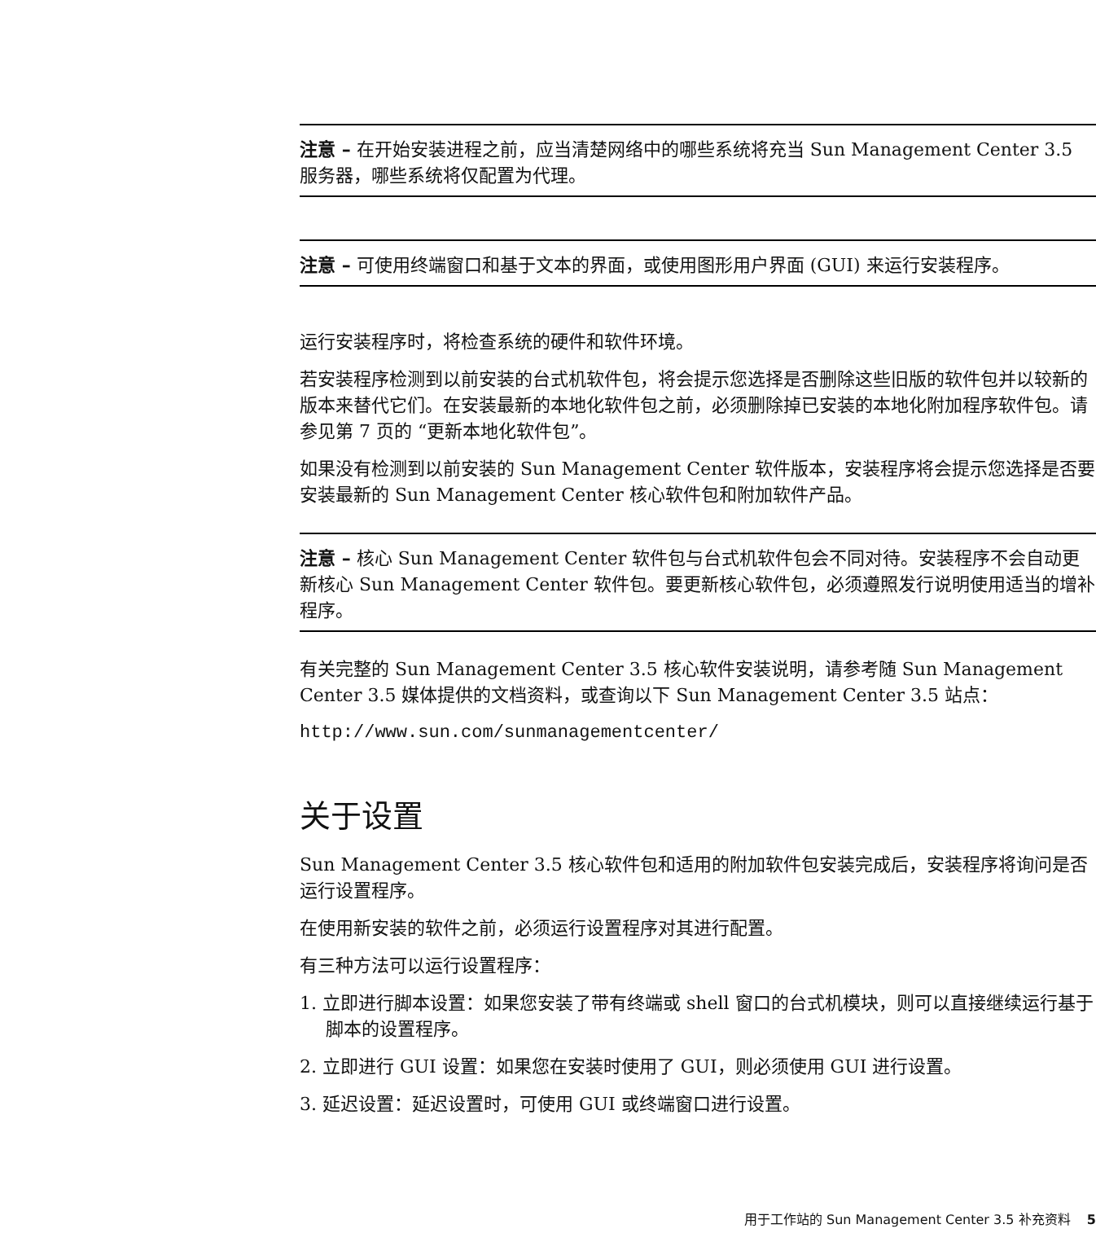注意 – 在开始安装进程之前，应当清楚网络中的哪些系统将充当 Sun Management Center 3.5 服务器，哪些系统将仅配置为代理。
注意 – 可使用终端窗口和基于文本的界面，或使用图形用户界面 (GUI) 来运行安装程序。
运行安装程序时，将检查系统的硬件和软件环境。
若安装程序检测到以前安装的台式机软件包，将会提示您选择是否删除这些旧版的软件包并以较新的版本来替代它们。在安装最新的本地化软件包之前，必须删除掉已安装的本地化附加程序软件包。请参见第 7 页的 “更新本地化软件包”。
如果没有检测到以前安装的 Sun Management Center 软件版本，安装程序将会提示您选择是否要安装最新的 Sun Management Center 核心软件包和附加软件产品。
注意 – 核心 Sun Management Center 软件包与台式机软件包会不同对待。安装程序不会自动更新核心 Sun Management Center 软件包。要更新核心软件包，必须遵照发行说明使用适当的增补程序。
有关完整的 Sun Management Center 3.5 核心软件安装说明，请参考随 Sun Management Center 3.5 媒体提供的文档资料，或查询以下 Sun Management Center 3.5 站点：
http://www.sun.com/sunmanagementcenter/
关于设置
Sun Management Center 3.5 核心软件包和适用的附加软件包安装完成后，安装程序将询问是否运行设置程序。
在使用新安装的软件之前，必须运行设置程序对其进行配置。
有三种方法可以运行设置程序：
1. 立即进行脚本设置：如果您安装了带有终端或 shell 窗口的台式机模块，则可以直接继续运行基于脚本的设置程序。
2. 立即进行 GUI 设置：如果您在安装时使用了 GUI，则必须使用 GUI 进行设置。
3. 延迟设置：延迟设置时，可使用 GUI 或终端窗口进行设置。
用于工作站的 Sun Management Center 3.5 补充资料 5